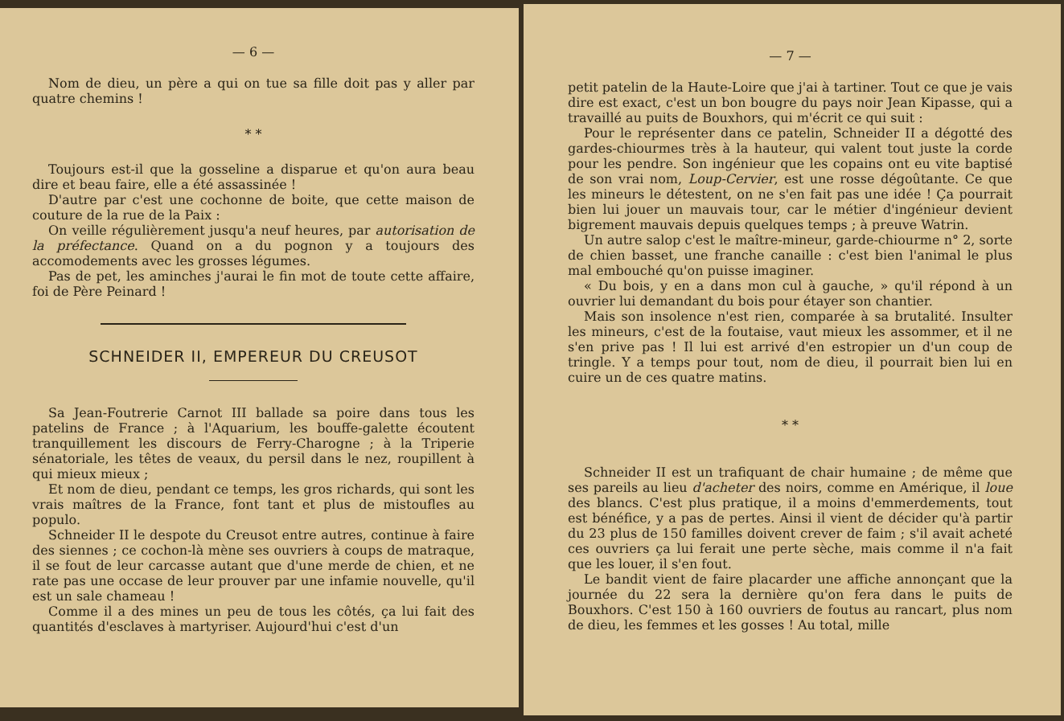— 6 —
Nom de dieu, un père a qui on tue sa fille doit pas y aller par quatre chemins !
* *
Toujours est-il que la gosseline a disparue et qu'on aura beau dire et beau faire, elle a été assassinée !
D'autre par c'est une cochonne de boite, que cette maison de couture de la rue de la Paix :
On veille régulièrement jusqu'a neuf heures, par autorisation de la préfectance. Quand on a du pognon y a toujours des accomodements avec les grosses légumes.
Pas de pet, les aminches j'aurai le fin mot de toute cette affaire, foi de Père Peinard !
SCHNEIDER II, EMPEREUR DU CREUSOT
Sa Jean-Foutrerie Carnot III ballade sa poire dans tous les patelins de France ; à l'Aquarium, les bouffe-galette écoutent tranquillement les discours de Ferry-Charogne ; à la Triperie sénatoriale, les têtes de veaux, du persil dans le nez, roupillent à qui mieux mieux ;
Et nom de dieu, pendant ce temps, les gros richards, qui sont les vrais maîtres de la France, font tant et plus de mistoufles au populo.
Schneider II le despote du Creusot entre autres, continue à faire des siennes ; ce cochon-là mène ses ouvriers à coups de matraque, il se fout de leur carcasse autant que d'une merde de chien, et ne rate pas une occase de leur prouver par une infamie nouvelle, qu'il est un sale chameau !
Comme il a des mines un peu de tous les côtés, ça lui fait des quantités d'esclaves à martyriser. Aujourd'hui c'est d'un
— 7 —
petit patelin de la Haute-Loire que j'ai à tartiner. Tout ce que je vais dire est exact, c'est un bon bougre du pays noir Jean Kipasse, qui a travaillé au puits de Bouxhors, qui m'écrit ce qui suit :
Pour le représenter dans ce patelin, Schneider II a dégotté des gardes-chiourmes très à la hauteur, qui valent tout juste la corde pour les pendre. Son ingénieur que les copains ont eu vite baptisé de son vrai nom, Loup-Cervier, est une rosse dégoûtante. Ce que les mineurs le détestent, on ne s'en fait pas une idée ! Ça pourrait bien lui jouer un mauvais tour, car le métier d'ingénieur devient bigrement mauvais depuis quelques temps ; à preuve Watrin.
Un autre salop c'est le maître-mineur, garde-chiourme n° 2, sorte de chien basset, une franche canaille : c'est bien l'animal le plus mal embouché qu'on puisse imaginer.
« Du bois, y en a dans mon cul à gauche, » qu'il répond à un ouvrier lui demandant du bois pour étayer son chantier.
Mais son insolence n'est rien, comparée à sa brutalité. Insulter les mineurs, c'est de la foutaise, vaut mieux les assommer, et il ne s'en prive pas ! Il lui est arrivé d'en estropier un d'un coup de tringle. Y a temps pour tout, nom de dieu, il pourrait bien lui en cuire un de ces quatre matins.
* *
Schneider II est un trafiquant de chair humaine ; de même que ses pareils au lieu d'acheter des noirs, comme en Amérique, il loue des blancs. C'est plus pratique, il a moins d'emmerdements, tout est bénéfice, y a pas de pertes. Ainsi il vient de décider qu'à partir du 23 plus de 150 familles doivent crever de faim ; s'il avait acheté ces ouvriers ça lui ferait une perte sèche, mais comme il n'a fait que les louer, il s'en fout.
Le bandit vient de faire placarder une affiche annonçant que la journée du 22 sera la dernière qu'on fera dans le puits de Bouxhors. C'est 150 à 160 ouvriers de foutus au rancart, plus nom de dieu, les femmes et les gosses ! Au total, mille